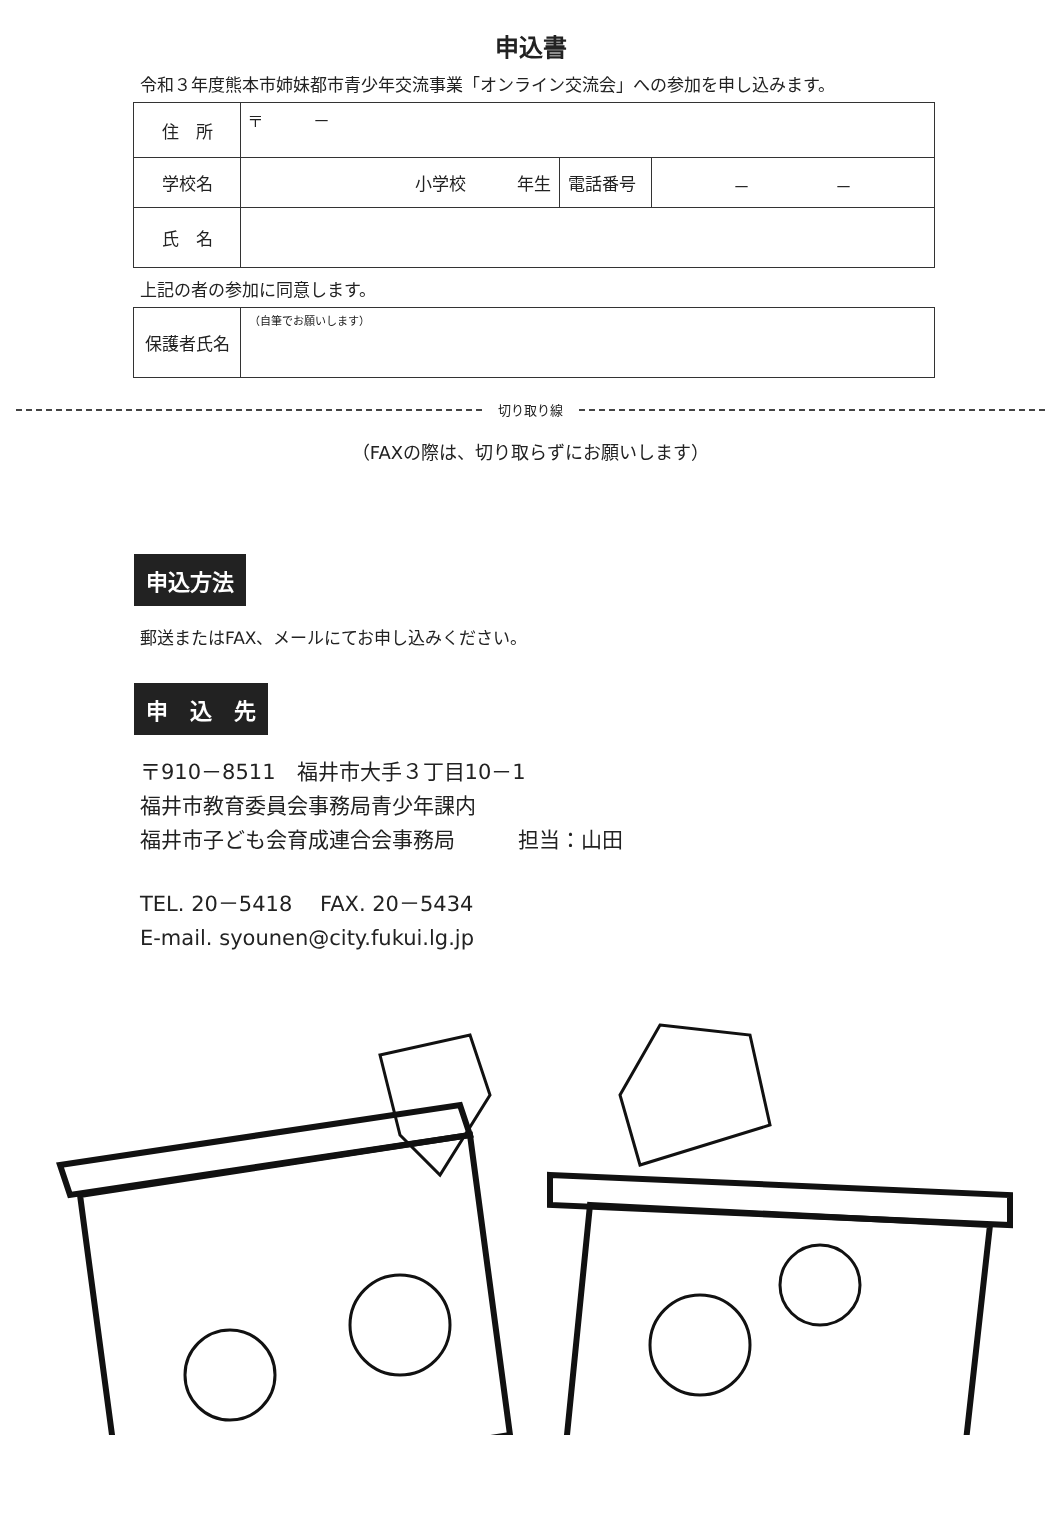申込書
令和３年度熊本市姉妹都市青少年交流事業「オンライン交流会」への参加を申し込みます。
| 住 所 | 〒 － | | |
| 学校名 | 小学校 年生 | 電話番号 | － － |
| 氏 名 | | | |
上記の者の参加に同意します。
| 保護者氏名 | （自筆でお願いします） |
切り取り線
（FAXの際は、切り取らずにお願いします）
申込方法
郵送またはFAX、メールにてお申し込みください。
申　込　先
〒910－8511　福井市大手３丁目10－1
福井市教育委員会事務局青少年課内
福井市子ども会育成連合会事務局　　　担当：山田
TEL. 20－5418　 FAX. 20－5434
E-mail. syounen@city.fukui.lg.jp